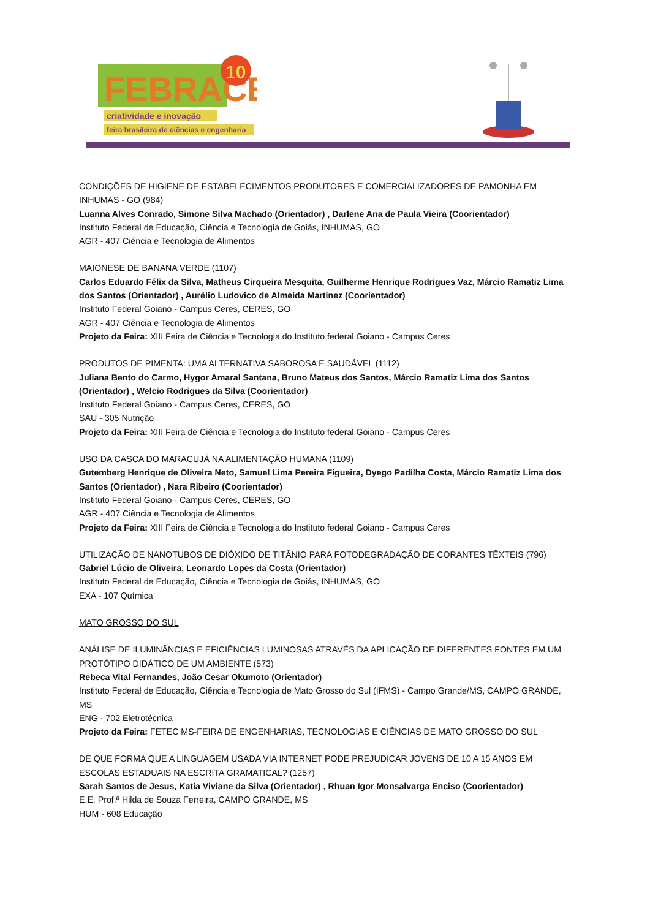FEBRACE
10
criatividade e inovação
feira brasileira de ciências e engenharia
CONDIÇÕES DE HIGIENE DE ESTABELECIMENTOS PRODUTORES E COMERCIALIZADORES DE PAMONHA EM INHUMAS - GO (984)
Luanna Alves Conrado, Simone Silva Machado (Orientador) , Darlene Ana de Paula Vieira (Coorientador)
Instituto Federal de Educação, Ciência e Tecnologia de Goiás, INHUMAS, GO
AGR - 407 Ciência e Tecnologia de Alimentos
MAIONESE DE BANANA VERDE (1107)
Carlos Eduardo Félix da Silva, Matheus Cirqueira Mesquita, Guilherme Henrique Rodrigues Vaz, Márcio Ramatiz Lima dos Santos (Orientador) , Aurélio Ludovico de Almeida Martinez (Coorientador)
Instituto Federal Goiano - Campus Ceres, CERES, GO
AGR - 407 Ciência e Tecnologia de Alimentos
Projeto da Feira: XIII Feira de Ciência e Tecnologia do Instituto federal Goiano - Campus Ceres
PRODUTOS DE PIMENTA: UMA ALTERNATIVA SABOROSA E SAUDÁVEL (1112)
Juliana Bento do Carmo, Hygor Amaral Santana, Bruno Mateus dos Santos, Márcio Ramatiz Lima dos Santos (Orientador) , Welcio Rodrigues da Silva (Coorientador)
Instituto Federal Goiano - Campus Ceres, CERES, GO
SAU - 305 Nutrição
Projeto da Feira: XIII Feira de Ciência e Tecnologia do Instituto federal Goiano - Campus Ceres
USO DA CASCA DO MARACUJÁ NA ALIMENTAÇÃO HUMANA (1109)
Gutemberg Henrique de Oliveira Neto, Samuel Lima Pereira Figueira, Dyego Padilha Costa, Márcio Ramatiz Lima dos Santos (Orientador) , Nara Ribeiro (Coorientador)
Instituto Federal Goiano - Campus Ceres, CERES, GO
AGR - 407 Ciência e Tecnologia de Alimentos
Projeto da Feira: XIII Feira de Ciência e Tecnologia do Instituto federal Goiano - Campus Ceres
UTILIZAÇÃO DE NANOTUBOS DE DIÓXIDO DE TITÂNIO PARA FOTODEGRADAÇÃO DE CORANTES TÊXTEIS (796)
Gabriel Lúcio de Oliveira, Leonardo Lopes da Costa (Orientador)
Instituto Federal de Educação, Ciência e Tecnologia de Goiás, INHUMAS, GO
EXA - 107 Química
MATO GROSSO DO SUL
ANÁLISE DE ILUMINÂNCIAS E EFICIÊNCIAS LUMINOSAS ATRAVÉS DA APLICAÇÃO DE DIFERENTES FONTES EM UM PROTÓTIPO DIDÁTICO DE UM AMBIENTE (573)
Rebeca Vital Fernandes, João Cesar Okumoto (Orientador)
Instituto Federal de Educação, Ciência e Tecnologia de Mato Grosso do Sul (IFMS) - Campo Grande/MS, CAMPO GRANDE, MS
ENG - 702 Eletrotécnica
Projeto da Feira: FETEC MS-FEIRA DE ENGENHARIAS, TECNOLOGIAS E CIÊNCIAS DE MATO GROSSO DO SUL
DE QUE FORMA QUE A LINGUAGEM USADA VIA INTERNET PODE PREJUDICAR JOVENS DE 10 A 15 ANOS EM ESCOLAS ESTADUAIS NA ESCRITA GRAMATICAL? (1257)
Sarah Santos de Jesus, Katia Viviane da Silva (Orientador) , Rhuan Igor Monsalvarga Enciso (Coorientador)
E.E. Prof.ª Hilda de Souza Ferreira, CAMPO GRANDE, MS
HUM - 608 Educação